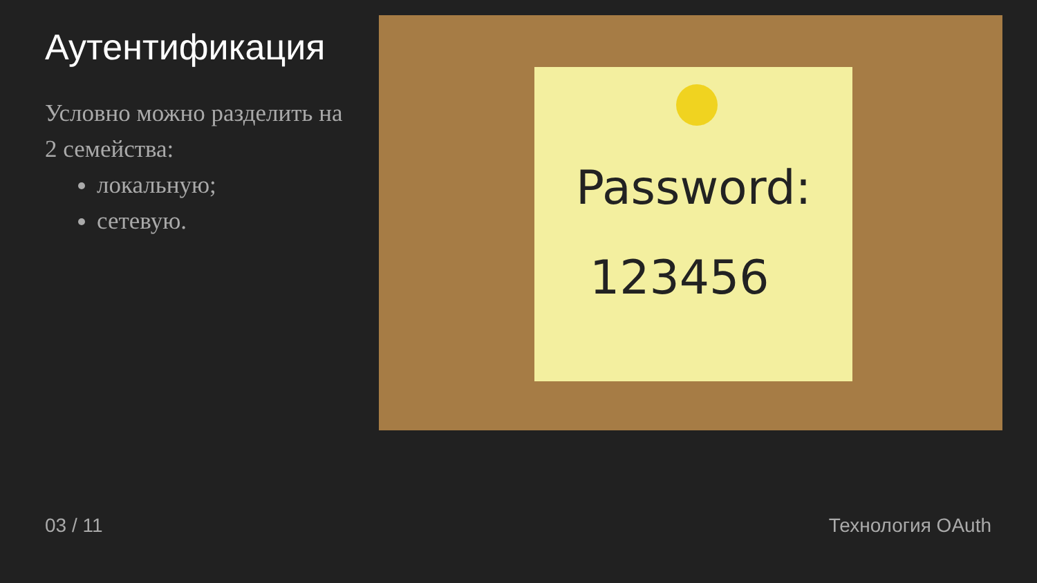Аутентификация
Условно можно разделить на 2 семейства:
локальную;
сетевую.
Password:
123456
03 / 11 Технология OAuth